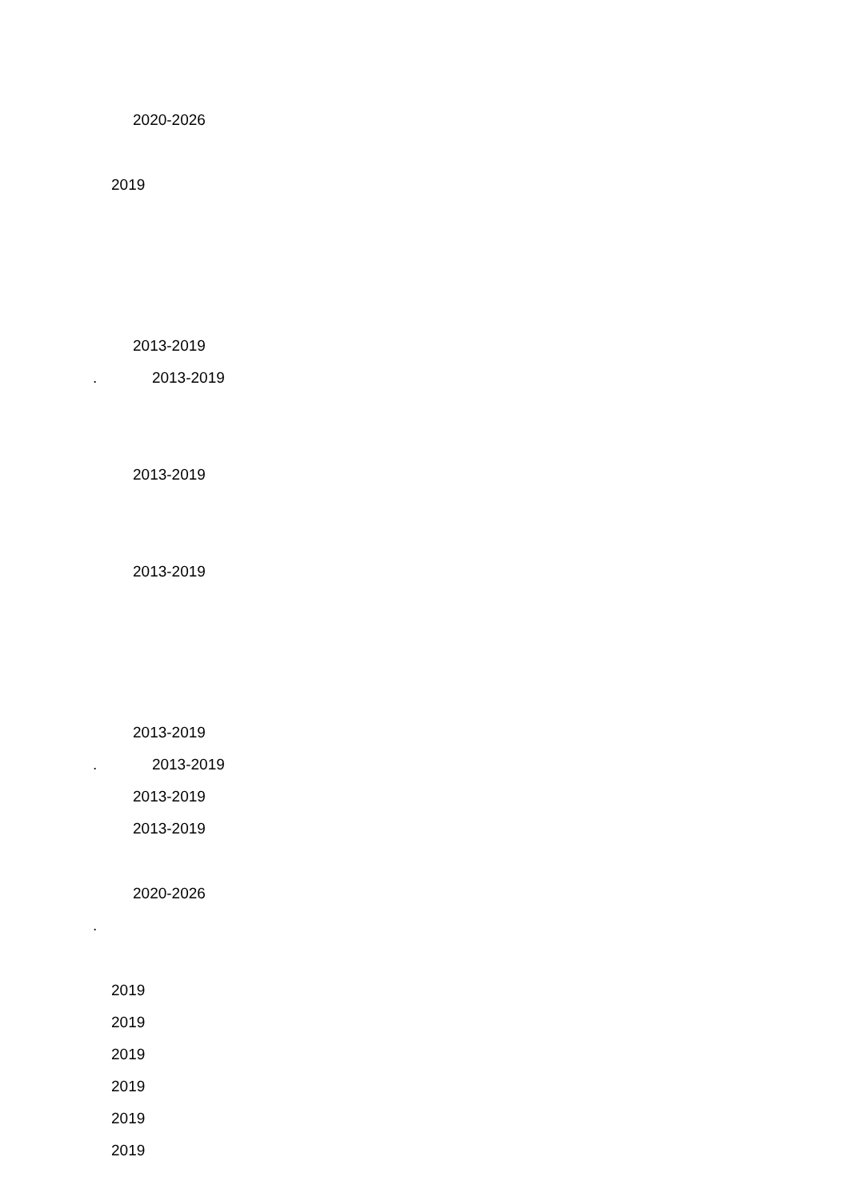2020-2026
2019
2013-2019
. 2013-2019
2013-2019
2013-2019
2013-2019
. 2013-2019
2013-2019
2013-2019
2020-2026
.
2019
2019
2019
2019
2019
2019